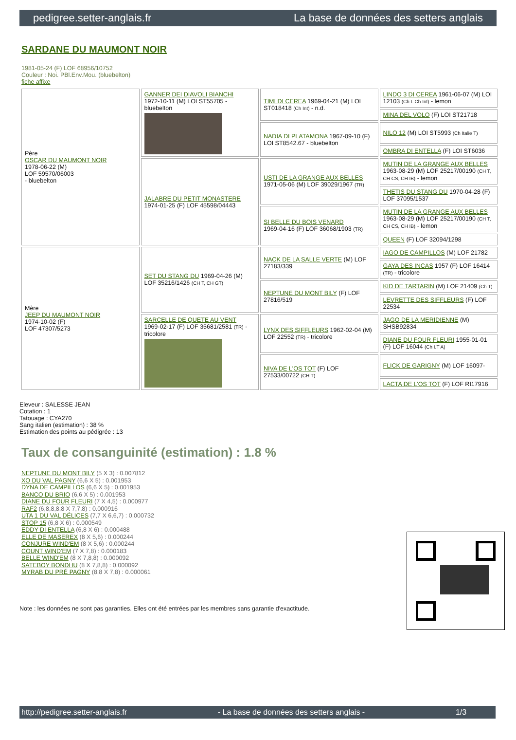pedigree.setter-anglais.fr La base de données des setters anglais
SARDANE DU MAUMONT NOIR
1981-05-24 (F) LOF 68956/10752
Couleur : Noi. PBl.Env.Mou. (bluebelton)
fiche affixe
| Père OSCAR DU MAUMONT NOIR 1978-06-22 (M) LOF 59570/06003 - bluebelton | GANNER DEI DIAVOLI BIANCHI 1972-10-11 (M) LOI ST55705 - bluebelton | TIMI DI CEREA 1969-04-21 (M) LOI ST018418 (Ch Int) - n.d. | LINDO 3 DI CEREA 1961-06-07 (M) LOI 12103 (Ch L Ch Int) - lemon |
| | | | MINA DEL VOLO (F) LOI ST21718 |
| | | NADIA DI PLATAMONA 1967-09-10 (F) LOI ST8542.67 - bluebelton | NILO 12 (M) LOI ST5993 (Ch Italie T) |
| | | | OMBRA DI ENTELLA (F) LOI ST6036 |
| | JALABRE DU PETIT MONASTERE 1974-01-25 (F) LOF 45598/04443 | USTI DE LA GRANGE AUX BELLES 1971-05-06 (M) LOF 39029/1967 (TR) | MUTIN DE LA GRANGE AUX BELLES 1963-08-29 (M) LOF 25217/00190 (CH T, CH CS, CH IB) - lemon |
| | | | THETIS DU STANG DU 1970-04-28 (F) LOF 37095/1537 |
| | | SI BELLE DU BOIS VENARD 1969-04-16 (F) LOF 36068/1903 (TR) | MUTIN DE LA GRANGE AUX BELLES 1963-08-29 (M) LOF 25217/00190 (CH T, CH CS, CH IB) - lemon |
| | | | QUEEN (F) LOF 32094/1298 |
| Mère JEEP DU MAUMONT NOIR 1974-10-02 (F) LOF 47307/5273 | SET DU STANG DU 1969-04-26 (M) LOF 35216/1426 (CH T, CH GT) | NACK DE LA SALLE VERTE (M) LOF 27183/339 | IAGO DE CAMPILLOS (M) LOF 21782 |
| | | | GAYA DES INCAS 1957 (F) LOF 16414 (TR) - tricolore |
| | | NEPTUNE DU MONT BILY (F) LOF 27816/519 | KID DE TARTARIN (M) LOF 21409 (Ch T) |
| | | | LEVRETTE DES SIFFLEURS (F) LOF 22534 |
| | SARCELLE DE QUETE AU VENT 1969-02-17 (F) LOF 35681/2581 (TR) - tricolore | LYNX DES SIFFLEURS 1962-02-04 (M) LOF 22552 (TR) - tricolore | JAGO DE LA MERIDIENNE (M) SHSB92834 |
| | | | DIANE DU FOUR FLEURI 1955-01-01 (F) LOF 16044 (Ch I.T A) |
| | | NIVA DE L'OS TOT (F) LOF 27533/00722 (CH T) | FLICK DE GARIGNY (M) LOF 16097- |
| | | | LACTA DE L'OS TOT (F) LOF RI17916 |
Eleveur : SALESSE JEAN
Cotation : 1
Tatouage : CYA270
Sang italien (estimation) : 38 %
Estimation des points au pédigrée : 13
Taux de consanguinité (estimation) : 1.8 %
NEPTUNE DU MONT BILY (5 X 3) : 0.007812
XO DU VAL PAGNY (6,6 X 5) : 0.001953
DYNA DE CAMPILLOS (6,6 X 5) : 0.001953
BANCO DU BRIO (6,6 X 5) : 0.001953
DIANE DU FOUR FLEURI (7 X 4,5) : 0.000977
RAF2 (6,8,8,8,8 X 7,7,8) : 0.000916
UTA 1 DU VAL DÉLICES (7,7 X 6,6,7) : 0.000732
STOP 15 (6,8 X 6) : 0.000549
EDDY DI ENTELLA (6,8 X 6) : 0.000488
ELLE DE MASEREX (8 X 5,6) : 0.000244
CONJURE WIND'EM (8 X 5,6) : 0.000244
COUNT WIND'EM (7 X 7,8) : 0.000183
BELLE WIND'EM (8 X 7,8,8) : 0.000092
SATEBOY BONDHU (8 X 7,8,8) : 0.000092
MYRAB DU PRÉ PAGNY (8,8 X 7,8) : 0.000061
Note : les données ne sont pas garanties. Elles ont été entrées par les membres sans garantie d'exactitude.
http://pedigree.setter-anglais.fr - La base de données des setters anglais - 1/3